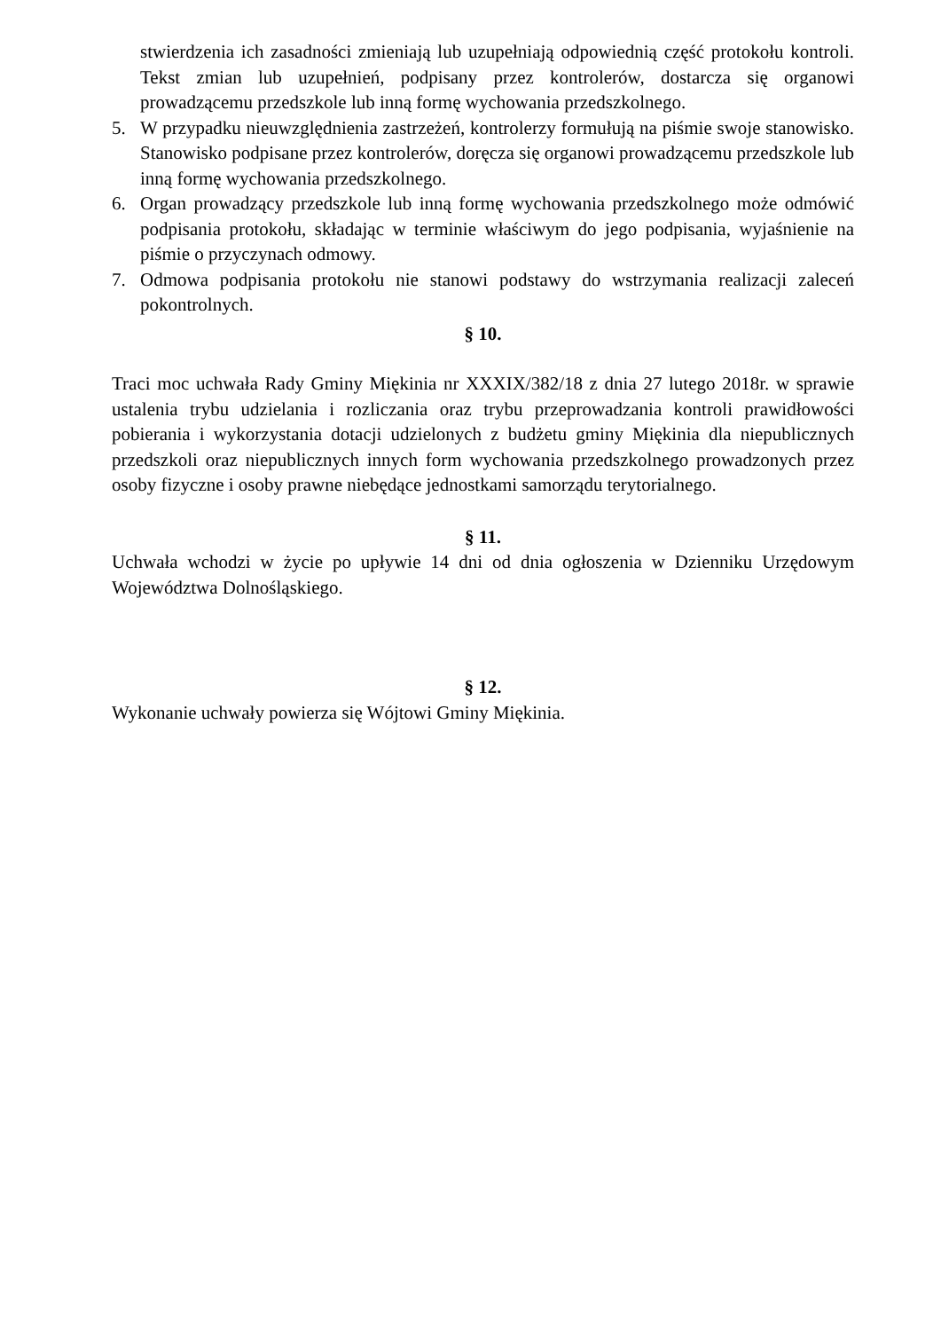stwierdzenia ich zasadności zmieniają lub uzupełniają odpowiednią część protokołu kontroli. Tekst zmian lub uzupełnień, podpisany przez kontrolerów, dostarcza się organowi prowadzącemu przedszkole lub inną formę wychowania przedszkolnego.
5. W przypadku nieuwzględnienia zastrzeżeń, kontrolerzy formułują na piśmie swoje stanowisko. Stanowisko podpisane przez kontrolerów, doręcza się organowi prowadzącemu przedszkole lub inną formę wychowania przedszkolnego.
6. Organ prowadzący przedszkole lub inną formę wychowania przedszkolnego może odmówić podpisania protokołu, składając w terminie właściwym do jego podpisania, wyjaśnienie na piśmie o przyczynach odmowy.
7. Odmowa podpisania protokołu nie stanowi podstawy do wstrzymania realizacji zaleceń pokontrolnych.
§ 10.
Traci moc uchwała Rady Gminy Miękinia nr XXXIX/382/18 z dnia 27 lutego 2018r. w sprawie ustalenia trybu udzielania i rozliczania oraz trybu przeprowadzania kontroli prawidłowości pobierania i wykorzystania dotacji udzielonych z budżetu gminy Miękinia dla niepublicznych przedszkoli oraz niepublicznych innych form wychowania przedszkolnego prowadzonych przez osoby fizyczne i osoby prawne niebędące jednostkami samorządu terytorialnego.
§ 11.
Uchwała wchodzi w życie po upływie 14 dni od dnia ogłoszenia w Dzienniku Urzędowym Województwa Dolnośląskiego.
§ 12.
Wykonanie uchwały powierza się Wójtowi Gminy Miękinia.